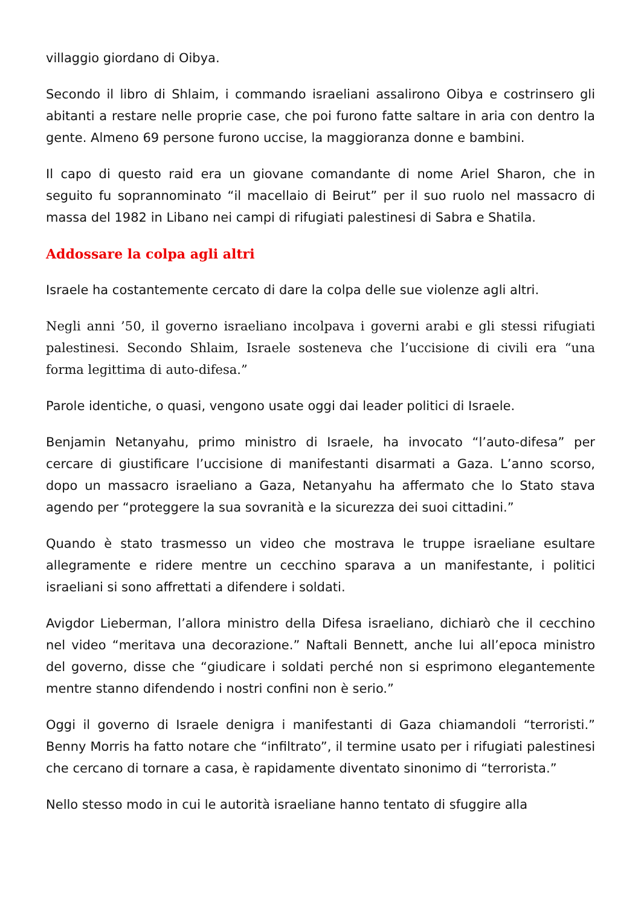villaggio giordano di Oibya.
Secondo il libro di Shlaim, i commando israeliani assalirono Oibya e costrinsero gli abitanti a restare nelle proprie case, che poi furono fatte saltare in aria con dentro la gente. Almeno 69 persone furono uccise, la maggioranza donne e bambini.
Il capo di questo raid era un giovane comandante di nome Ariel Sharon, che in seguito fu soprannominato “il macellaio di Beirut” per il suo ruolo nel massacro di massa del 1982 in Libano nei campi di rifugiati palestinesi di Sabra e Shatila.
Addossare la colpa agli altri
Israele ha costantemente cercato di dare la colpa delle sue violenze agli altri.
Negli anni ’50, il governo israeliano incolpava i governi arabi e gli stessi rifugiati palestinesi. Secondo Shlaim, Israele sosteneva che l’uccisione di civili era “una forma legittima di auto-difesa.”
Parole identiche, o quasi, vengono usate oggi dai leader politici di Israele.
Benjamin Netanyahu, primo ministro di Israele, ha invocato “l’auto-difesa” per cercare di giustificare l’uccisione di manifestanti disarmati a Gaza. L’anno scorso, dopo un massacro israeliano a Gaza, Netanyahu ha affermato che lo Stato stava agendo per “proteggere la sua sovranità e la sicurezza dei suoi cittadini.”
Quando è stato trasmesso un video che mostrava le truppe israeliane esultare allegramente e ridere mentre un cecchino sparava a un manifestante, i politici israeliani si sono affrettati a difendere i soldati.
Avigdor Lieberman, l’allora ministro della Difesa israeliano, dichiarò che il cecchino nel video “meritava una decorazione.” Naftali Bennett, anche lui all’epoca ministro del governo, disse che “giudicare i soldati perché non si esprimono elegantemente mentre stanno difendendo i nostri confini non è serio.”
Oggi il governo di Israele denigra i manifestanti di Gaza chiamandoli “terroristi.” Benny Morris ha fatto notare che “infiltrato”, il termine usato per i rifugiati palestinesi che cercano di tornare a casa, è rapidamente diventato sinonimo di “terrorista.”
Nello stesso modo in cui le autorità israeliane hanno tentato di sfuggire alla